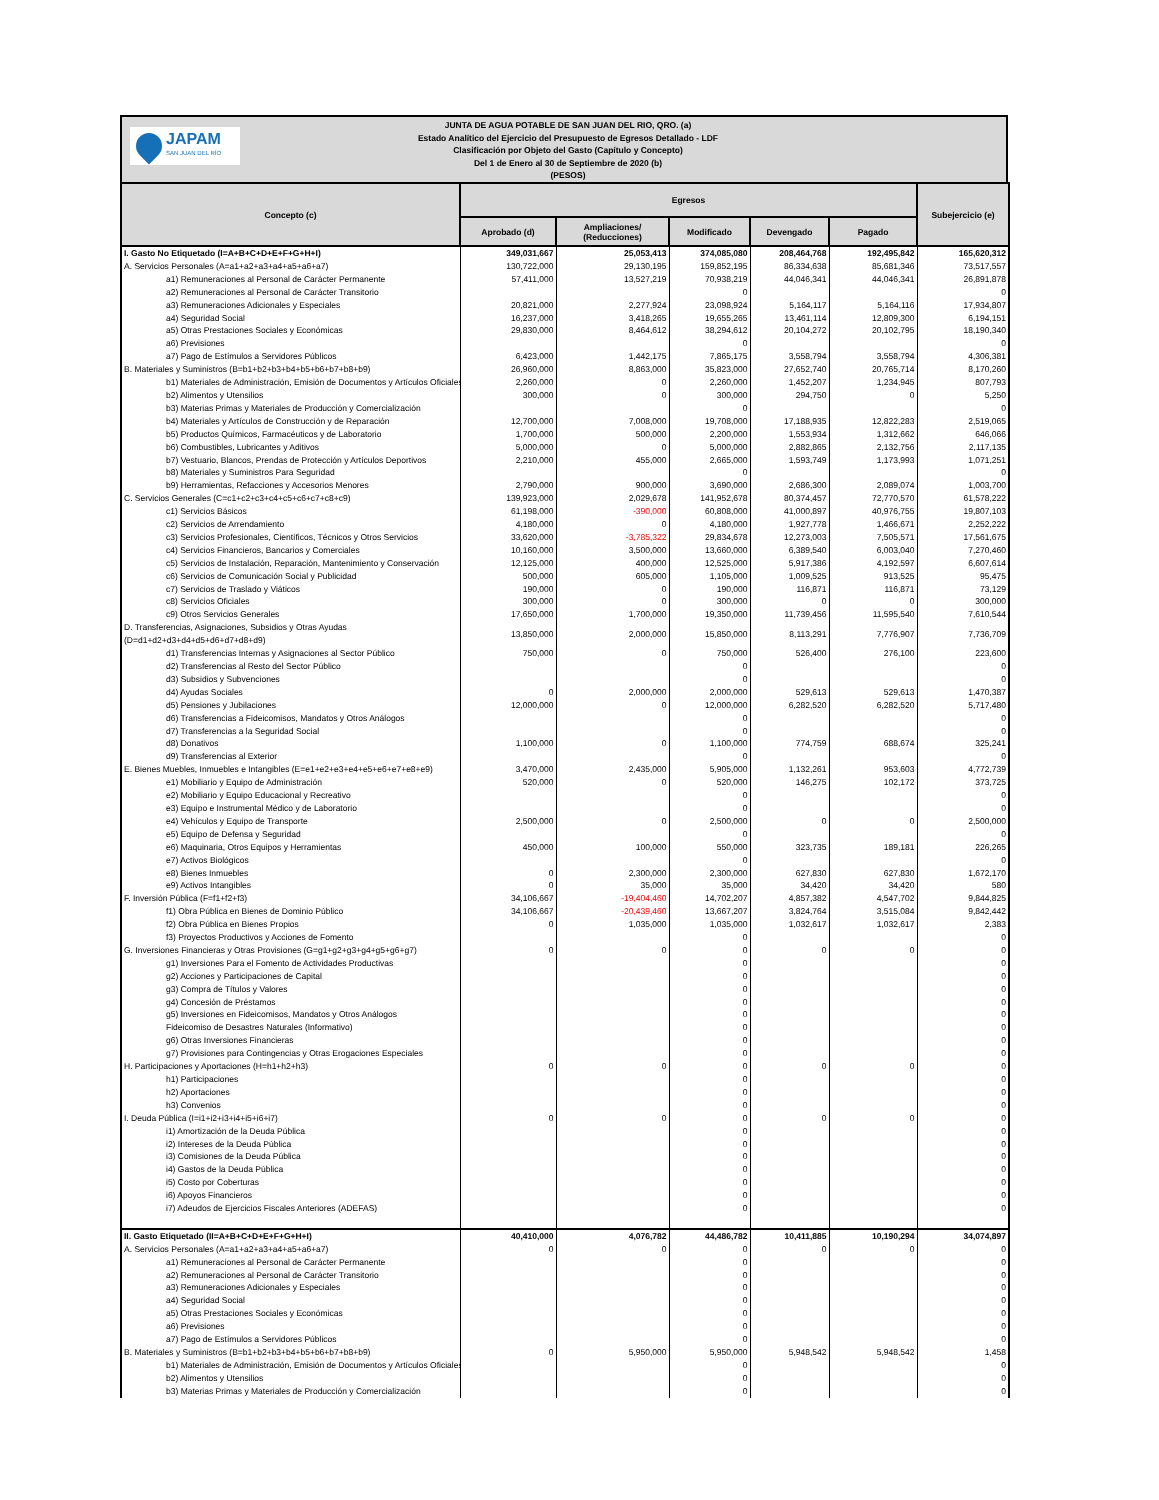JAPAM
SAN JUAN DEL RÍO
JUNTA DE AGUA POTABLE DE SAN JUAN DEL RIO, QRO. (a)
Estado Analítico del Ejercicio del Presupuesto de Egresos Detallado - LDF
Clasificación por Objeto del Gasto (Capítulo y Concepto)
Del 1 de Enero al 30 de Septiembre de 2020 (b)
(PESOS)
| Concepto (c) | Egresos | | | | | Subejercicio (e) |
| --- | --- | --- | --- | --- | --- | --- |
| | Aprobado (d) | Ampliaciones/ (Reducciones) | Modificado | Devengado | Pagado | |
| I. Gasto No Etiquetado (I=A+B+C+D+E+F+G+H+I) | 349,031,667 | 25,053,413 | 374,085,080 | 208,464,768 | 192,495,842 | 165,620,312 |
| A. Servicios Personales (A=a1+a2+a3+a4+a5+a6+a7) | 130,722,000 | 29,130,195 | 159,852,195 | 86,334,638 | 85,681,346 | 73,517,557 |
| a1) Remuneraciones al Personal de Carácter Permanente | 57,411,000 | 13,527,219 | 70,938,219 | 44,046,341 | 44,046,341 | 26,891,878 |
| a2) Remuneraciones al Personal de Carácter Transitorio | | | 0 | | | 0 |
| a3) Remuneraciones Adicionales y Especiales | 20,821,000 | 2,277,924 | 23,098,924 | 5,164,117 | 5,164,116 | 17,934,807 |
| a4) Seguridad Social | 16,237,000 | 3,418,265 | 19,655,265 | 13,461,114 | 12,809,300 | 6,194,151 |
| a5) Otras Prestaciones Sociales y Económicas | 29,830,000 | 8,464,612 | 38,294,612 | 20,104,272 | 20,102,795 | 18,190,340 |
| a6) Previsiones | | | 0 | | | 0 |
| a7) Pago de Estímulos a Servidores Públicos | 6,423,000 | 1,442,175 | 7,865,175 | 3,558,794 | 3,558,794 | 4,306,381 |
| B. Materiales y Suministros (B=b1+b2+b3+b4+b5+b6+b7+b8+b9) | 26,960,000 | 8,863,000 | 35,823,000 | 27,652,740 | 20,765,714 | 8,170,260 |
| b1) Materiales de Administración, Emisión de Documentos y Artículos Oficiales | 2,260,000 | 0 | 2,260,000 | 1,452,207 | 1,234,945 | 807,793 |
| b2) Alimentos y Utensilios | 300,000 | 0 | 300,000 | 294,750 | 0 | 5,250 |
| b3) Materias Primas y Materiales de Producción y Comercialización | | | 0 | | | 0 |
| b4) Materiales y Artículos de Construcción y de Reparación | 12,700,000 | 7,008,000 | 19,708,000 | 17,188,935 | 12,822,283 | 2,519,065 |
| b5) Productos Químicos, Farmacéuticos y de Laboratorio | 1,700,000 | 500,000 | 2,200,000 | 1,553,934 | 1,312,662 | 646,066 |
| b6) Combustibles, Lubricantes y Aditivos | 5,000,000 | 0 | 5,000,000 | 2,882,865 | 2,132,756 | 2,117,135 |
| b7) Vestuario, Blancos, Prendas de Protección y Artículos Deportivos | 2,210,000 | 455,000 | 2,665,000 | 1,593,749 | 1,173,993 | 1,071,251 |
| b8) Materiales y Suministros Para Seguridad | | | 0 | | | 0 |
| b9) Herramientas, Refacciones y Accesorios Menores | 2,790,000 | 900,000 | 3,690,000 | 2,686,300 | 2,089,074 | 1,003,700 |
| C. Servicios Generales (C=c1+c2+c3+c4+c5+c6+c7+c8+c9) | 139,923,000 | 2,029,678 | 141,952,678 | 80,374,457 | 72,770,570 | 61,578,222 |
| c1) Servicios Básicos | 61,198,000 | -390,000 | 60,808,000 | 41,000,897 | 40,976,755 | 19,807,103 |
| c2) Servicios de Arrendamiento | 4,180,000 | 0 | 4,180,000 | 1,927,778 | 1,466,671 | 2,252,222 |
| c3) Servicios Profesionales, Científicos, Técnicos y Otros Servicios | 33,620,000 | -3,785,322 | 29,834,678 | 12,273,003 | 7,505,571 | 17,561,675 |
| c4) Servicios Financieros, Bancarios y Comerciales | 10,160,000 | 3,500,000 | 13,660,000 | 6,389,540 | 6,003,040 | 7,270,460 |
| c5) Servicios de Instalación, Reparación, Mantenimiento y Conservación | 12,125,000 | 400,000 | 12,525,000 | 5,917,386 | 4,192,597 | 6,607,614 |
| c6) Servicios de Comunicación Social y Publicidad | 500,000 | 605,000 | 1,105,000 | 1,009,525 | 913,525 | 95,475 |
| c7) Servicios de Traslado y Viáticos | 190,000 | 0 | 190,000 | 116,871 | 116,871 | 73,129 |
| c8) Servicios Oficiales | 300,000 | 0 | 300,000 | 0 | 0 | 300,000 |
| c9) Otros Servicios Generales | 17,650,000 | 1,700,000 | 19,350,000 | 11,739,456 | 11,595,540 | 7,610,544 |
| D. Transferencias, Asignaciones, Subsidios y Otras Ayudas (D=d1+d2+d3+d4+d5+d6+d7+d8+d9) | 13,850,000 | 2,000,000 | 15,850,000 | 8,113,291 | 7,776,907 | 7,736,709 |
| d1) Transferencias Internas y Asignaciones al Sector Público | 750,000 | 0 | 750,000 | 526,400 | 276,100 | 223,600 |
| d2) Transferencias al Resto del Sector Público | | | 0 | | | 0 |
| d3) Subsidios y Subvenciones | | | 0 | | | 0 |
| d4) Ayudas Sociales | 0 | 2,000,000 | 2,000,000 | 529,613 | 529,613 | 1,470,387 |
| d5) Pensiones y Jubilaciones | 12,000,000 | 0 | 12,000,000 | 6,282,520 | 6,282,520 | 5,717,480 |
| d6) Transferencias a Fideicomisos, Mandatos y Otros Análogos | | | 0 | | | 0 |
| d7) Transferencias a la Seguridad Social | | | 0 | | | 0 |
| d8) Donativos | 1,100,000 | 0 | 1,100,000 | 774,759 | 688,674 | 325,241 |
| d9) Transferencias al Exterior | | | 0 | | | 0 |
| E. Bienes Muebles, Inmuebles e Intangibles (E=e1+e2+e3+e4+e5+e6+e7+e8+e9) | 3,470,000 | 2,435,000 | 5,905,000 | 1,132,261 | 953,603 | 4,772,739 |
| e1) Mobiliario y Equipo de Administración | 520,000 | 0 | 520,000 | 146,275 | 102,172 | 373,725 |
| e2) Mobiliario y Equipo Educacional y Recreativo | | | 0 | | | 0 |
| e3) Equipo e Instrumental Médico y de Laboratorio | | | 0 | | | 0 |
| e4) Vehículos y Equipo de Transporte | 2,500,000 | 0 | 2,500,000 | 0 | 0 | 2,500,000 |
| e5) Equipo de Defensa y Seguridad | | | 0 | | | 0 |
| e6) Maquinaria, Otros Equipos y Herramientas | 450,000 | 100,000 | 550,000 | 323,735 | 189,181 | 226,265 |
| e7) Activos Biológicos | | | 0 | | | 0 |
| e8) Bienes Inmuebles | 0 | 2,300,000 | 2,300,000 | 627,830 | 627,830 | 1,672,170 |
| e9) Activos Intangibles | 0 | 35,000 | 35,000 | 34,420 | 34,420 | 580 |
| F. Inversión Pública (F=f1+f2+f3) | 34,106,667 | -19,404,460 | 14,702,207 | 4,857,382 | 4,547,702 | 9,844,825 |
| f1) Obra Pública en Bienes de Dominio Público | 34,106,667 | -20,439,460 | 13,667,207 | 3,824,764 | 3,515,084 | 9,842,442 |
| f2) Obra Pública en Bienes Propios | 0 | 1,035,000 | 1,035,000 | 1,032,617 | 1,032,617 | 2,383 |
| f3) Proyectos Productivos y Acciones de Fomento | | | 0 | | | 0 |
| G. Inversiones Financieras y Otras Provisiones (G=g1+g2+g3+g4+g5+g6+g7) | 0 | 0 | 0 | 0 | 0 | 0 |
| g1) Inversiones Para el Fomento de Actividades Productivas | | | 0 | | | 0 |
| g2) Acciones y Participaciones de Capital | | | 0 | | | 0 |
| g3) Compra de Títulos y Valores | | | 0 | | | 0 |
| g4) Concesión de Préstamos | | | 0 | | | 0 |
| g5) Inversiones en Fideicomisos, Mandatos y Otros Análogos | | | 0 | | | 0 |
| Fideicomiso de Desastres Naturales (Informativo) | | | 0 | | | 0 |
| g6) Otras Inversiones Financieras | | | 0 | | | 0 |
| g7) Provisiones para Contingencias y Otras Erogaciones Especiales | | | 0 | | | 0 |
| H. Participaciones y Aportaciones (H=h1+h2+h3) | 0 | 0 | 0 | 0 | 0 | 0 |
| h1) Participaciones | | | 0 | | | 0 |
| h2) Aportaciones | | | 0 | | | 0 |
| h3) Convenios | | | 0 | | | 0 |
| I. Deuda Pública (I=i1+i2+i3+i4+i5+i6+i7) | 0 | 0 | 0 | 0 | 0 | 0 |
| i1) Amortización de la Deuda Pública | | | 0 | | | 0 |
| i2) Intereses de la Deuda Pública | | | 0 | | | 0 |
| i3) Comisiones de la Deuda Pública | | | 0 | | | 0 |
| i4) Gastos de la Deuda Pública | | | 0 | | | 0 |
| i5) Costo por Coberturas | | | 0 | | | 0 |
| i6) Apoyos Financieros | | | 0 | | | 0 |
| i7) Adeudos de Ejercicios Fiscales Anteriores (ADEFAS) | | | 0 | | | 0 |
| II. Gasto Etiquetado (II=A+B+C+D+E+F+G+H+I) | 40,410,000 | 4,076,782 | 44,486,782 | 10,411,885 | 10,190,294 | 34,074,897 |
| A. Servicios Personales (A=a1+a2+a3+a4+a5+a6+a7) | 0 | 0 | 0 | 0 | 0 | 0 |
| a1) Remuneraciones al Personal de Carácter Permanente | | | 0 | | | 0 |
| a2) Remuneraciones al Personal de Carácter Transitorio | | | 0 | | | 0 |
| a3) Remuneraciones Adicionales y Especiales | | | 0 | | | 0 |
| a4) Seguridad Social | | | 0 | | | 0 |
| a5) Otras Prestaciones Sociales y Económicas | | | 0 | | | 0 |
| a6) Previsiones | | | 0 | | | 0 |
| a7) Pago de Estímulos a Servidores Públicos | | | 0 | | | 0 |
| B. Materiales y Suministros (B=b1+b2+b3+b4+b5+b6+b7+b8+b9) | 0 | 5,950,000 | 5,950,000 | 5,948,542 | 5,948,542 | 1,458 |
| b1) Materiales de Administración, Emisión de Documentos y Artículos Oficiales | | | 0 | | | 0 |
| b2) Alimentos y Utensilios | | | 0 | | | 0 |
| b3) Materias Primas y Materiales de Producción y Comercialización | | | 0 | | | 0 |